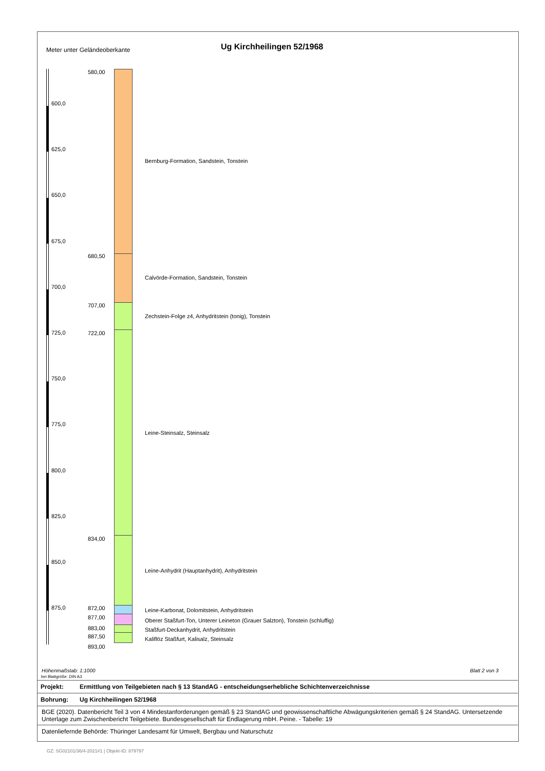Meter unter Geländeoberkante Ug Kirchheilingen 52/1968
600,0
625,0
650,0
675,0
700,0
725,0
750,0
775,0
800,0
825,0
850,0
875,0
580,00
Bernburg-Formation, Sandstein, Tonstein
680,50
Calvörde-Formation, Sandstein, Tonstein
707,00
Zechstein-Folge z4, Anhydritstein (tonig), Tonstein
722,00
Leine-Steinsalz, Steinsalz
834,00
Leine-Anhydrit (Hauptanhydrit), Anhydritstein
872,00 Leine-Karbonat, Dolomitstein, Anhydritstein
877,00 Oberer Staßfurt-Ton, Unterer Leineton (Grauer Salzton), Tonstein (schluffig)
883,00 Staßfurt-Deckanhydrit, Anhydritstein
887,50 Kaliflöz Staßfurt, Kalisalz, Steinsalz
893,00
Höhenmaßstab: 1:1000
bei Blattgröße: DIN A3
Blatt 2 von 3
Projekt: Ermittlung von Teilgebieten nach § 13 StandAG - entscheidungserhebliche Schichtenverzeichnisse
Bohrung: Ug Kirchheilingen 52/1968
BGE (2020). Datenbericht Teil 3 von 4 Mindestanforderungen gemäß § 23 StandAG und geowissenschaftliche Abwägungskriterien gemäß § 24 StandAG. Untersetzende Unterlage zum Zwischenbericht Teilgebiete. Bundesgesellschaft für Endlagerung mbH. Peine. - Tabelle: 19
Datenliefernde Behörde: Thüringer Landesamt für Umwelt, Bergbau und Naturschutz
GZ: SG02101/36/4-2021#1 | Objekt-ID: 879797